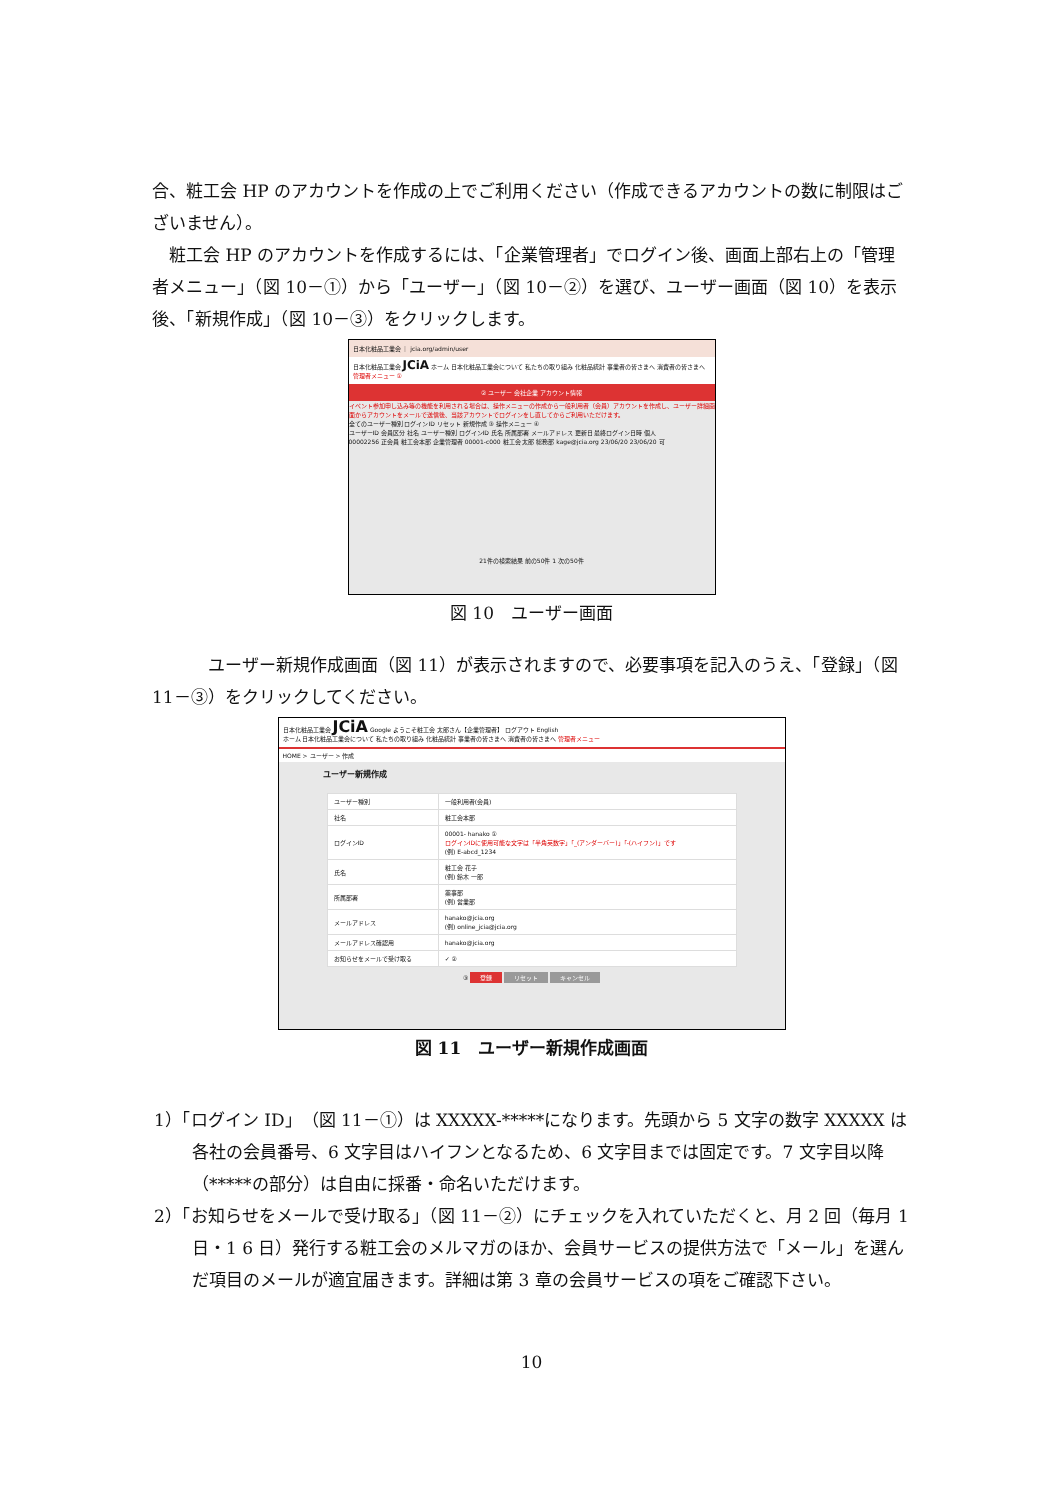合、粧工会 HP のアカウントを作成の上でご利用ください（作成できるアカウントの数に制限はございません）。
粧工会 HP のアカウントを作成するには、「企業管理者」でログイン後、画面上部右上の「管理者メニュー」（図 10－①）から「ユーザー」（図 10－②）を選び、ユーザー画面（図 10）を表示後、「新規作成」（図 10－③）をクリックします。
日本化粧品工業会 ｜ jcia.org/admin/user
日本化粧品工業会 JCiA ホーム 日本化粧品工業会について 私たちの取り組み 化粧品統計 事業者の皆さまへ 消費者の皆さまへ 管理者メニュー ①
② ユーザー 会社企業 アカウント情報
イベント参加申し込み等の機能を利用される場合は、操作メニューの作成から一般利用者（会員）アカウントを作成し、ユーザー詳細画面からアカウントをメールで送信後、当該アカウントでログインをし直してからご利用いただけます。
全てのユーザー種別 ログインID リセット 新規作成 ③ 操作メニュー ④
ユーザーID 会員区分 社名 ユーザー種別 ログインID 氏名 所属部署 メールアドレス 更新日 最終ログイン日時 個人
00002256 正会員 粧工会本部 企業管理者 00001-c000 粧工会 太郎 総務部 kage@jcia.org 23/06/20 23/06/20 可
21件の検索結果 前の50件 1 次の50件
図 10　ユーザー画面
ユーザー新規作成画面（図 11）が表示されますので、必要事項を記入のうえ、「登録」（図 11－③）をクリックしてください。
日本化粧品工業会 JCiA Google ようこそ粧工会 太郎さん【企業管理者】 ログアウト English
ホーム 日本化粧品工業会について 私たちの取り組み 化粧品統計 事業者の皆さまへ 消費者の皆さまへ 管理者メニュー
HOME > ユーザー > 作成
ユーザー新規作成
| ユーザー種別 | 一般利用者(会員) |
| 社名 | 粧工会本部 |
| ログインID | 00001- hanako ① ログインIDに使用可能な文字は「半角英数字」「_(アンダーバー)」「-(ハイフン)」です (例) E-abcd_1234 |
| 氏名 | 粧工会 花子 (例) 鈴木 一郎 |
| 所属部署 | 薬事部 (例) 営業部 |
| メールアドレス | hanako@jcia.org (例) online_jcia@jcia.org |
| メールアドレス確認用 | hanako@jcia.org |
| お知らせをメールで受け取る | ✓ ② |
③ 登録 リセット キャンセル
図 11　ユーザー新規作成画面
1）「ログイン ID」（図 11－①）は XXXXX-*****になります。先頭から 5 文字の数字 XXXXX は各社の会員番号、6 文字目はハイフンとなるため、6 文字目までは固定です。7 文字目以降（*****の部分）は自由に採番・命名いただけます。
2）「お知らせをメールで受け取る」（図 11－②）にチェックを入れていただくと、月 2 回（毎月 1 日・1 6 日）発行する粧工会のメルマガのほか、会員サービスの提供方法で「メール」を選んだ項目のメールが適宜届きます。詳細は第 3 章の会員サービスの項をご確認下さい。
10